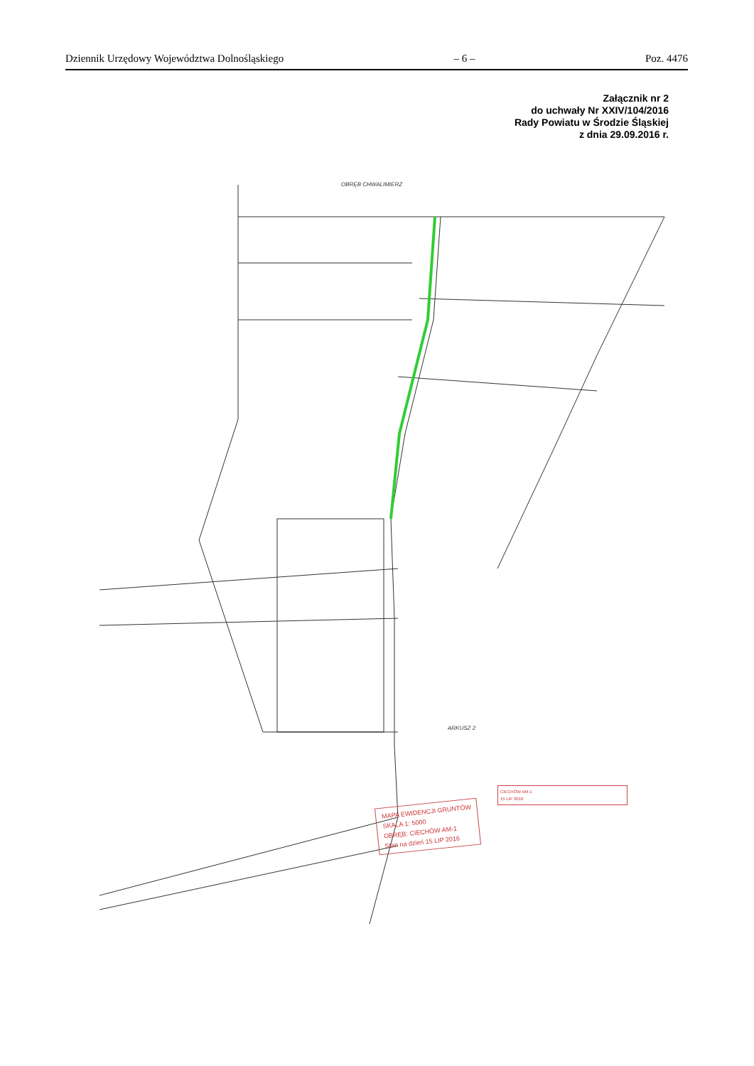Dziennik Urzędowy Województwa Dolnośląskiego – 6 – Poz. 4476
Załącznik nr 2
do uchwały Nr XXIV/104/2016
Rady Powiatu w Środzie Śląskiej
z dnia 29.09.2016 r.
OBRĘB CHWALIMIERZ
ARKUSZ 2
MAPA EWIDENCJI GRUNTÓW
SKALA 1: 5000
OBRĘB: CIECHÓW AM-1
Stan na dzień 15 LIP 2016
CIECHÓW AM-1
15 LIP 2016